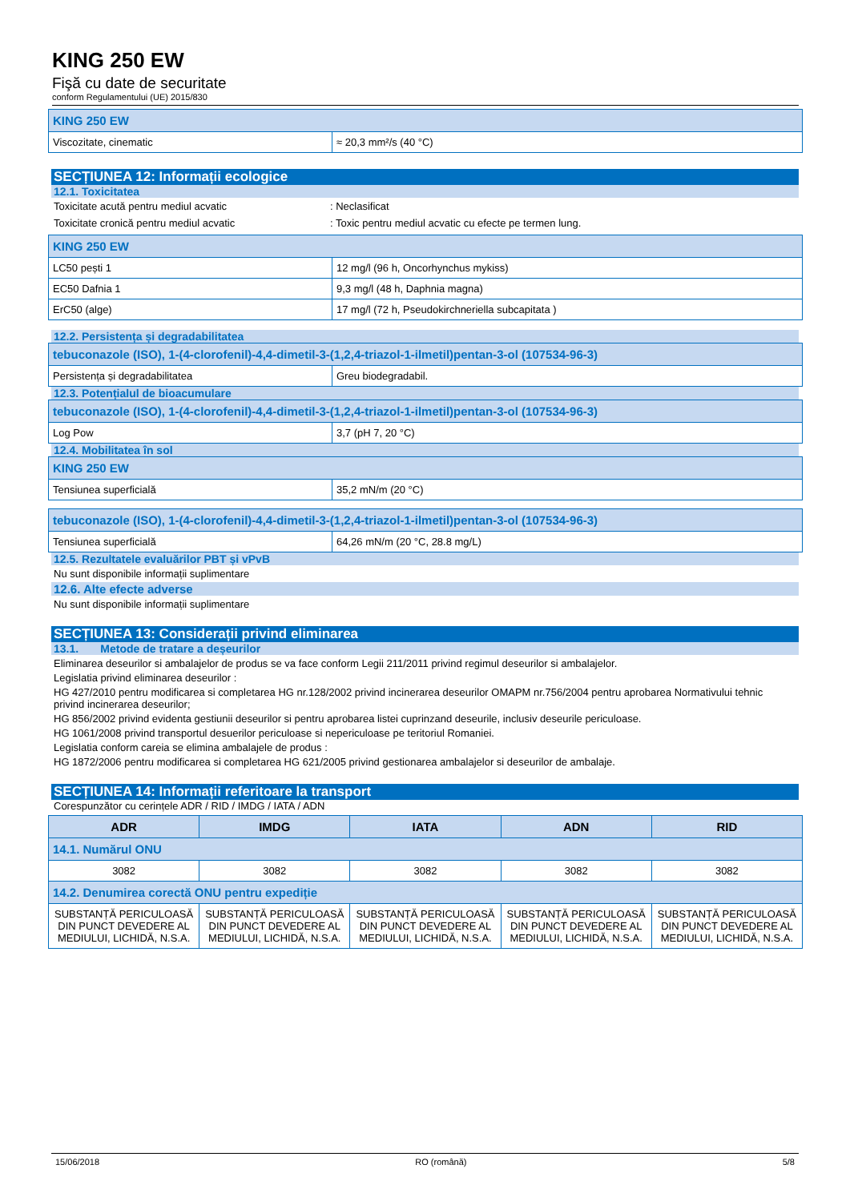KING 250 EW
Fişă cu date de securitate
conform Regulamentului (UE) 2015/830
| KING 250 EW | |
| Viscozitate, cinematic | ≈ 20,3 mm²/s (40 °C) |
SECȚIUNEA 12: Informații ecologice
12.1. Toxicitatea
Toxicitate acută pentru mediul acvatic: Neclasificat
Toxicitate cronică pentru mediul acvatic: Toxic pentru mediul acvatic cu efecte pe termen lung.
| KING 250 EW | |
| LC50 pești 1 | 12 mg/l (96 h, Oncorhynchus mykiss) |
| EC50 Dafnia 1 | 9,3 mg/l (48 h, Daphnia magna) |
| ErC50 (alge) | 17 mg/l (72 h, Pseudokirchneriella subcapitata ) |
12.2. Persistența și degradabilitatea
| tebuconazole (ISO), 1-(4-clorofenil)-4,4-dimetil-3-(1,2,4-triazol-1-ilmetil)pentan-3-ol (107534-96-3) | |
| Persistența și degradabilitatea | Greu biodegradabil. |
12.3. Potențialul de bioacumulare
| tebuconazole (ISO), 1-(4-clorofenil)-4,4-dimetil-3-(1,2,4-triazol-1-ilmetil)pentan-3-ol (107534-96-3) | |
| Log Pow | 3,7 (pH 7, 20 °C) |
12.4. Mobilitatea în sol
| KING 250 EW | |
| Tensiunea superficială | 35,2 mN/m (20 °C) |
| tebuconazole (ISO), 1-(4-clorofenil)-4,4-dimetil-3-(1,2,4-triazol-1-ilmetil)pentan-3-ol (107534-96-3) | |
| Tensiunea superficială | 64,26 mN/m (20 °C, 28.8 mg/L) |
12.5. Rezultatele evaluărilor PBT și vPvB
Nu sunt disponibile informații suplimentare
12.6. Alte efecte adverse
Nu sunt disponibile informații suplimentare
SECȚIUNEA 13: Considerații privind eliminarea
13.1. Metode de tratare a deșeurilor
Eliminarea deseurilor si ambalajelor de produs se va face conform Legii 211/2011 privind regimul deseurilor si ambalajelor.
Legislatia privind eliminarea deseurilor :
HG 427/2010 pentru modificarea si completarea HG nr.128/2002 privind incinerarea deseurilor OMAPM nr.756/2004 pentru aprobarea Normativului tehnic privind incinerarea deseurilor;
HG 856/2002 privind evidenta gestiunii deseurilor si pentru aprobarea listei cuprinzand deseurile, inclusiv deseurile periculoase.
HG 1061/2008 privind transportul desuerilor periculoase si nepericuloase pe teritoriul Romaniei.
Legislatia conform careia se elimina ambalajele de produs :
HG 1872/2006 pentru modificarea si completarea HG 621/2005 privind gestionarea ambalajelor si deseurilor de ambalaje.
SECȚIUNEA 14: Informații referitoare la transport
Corespunzător cu cerințele ADR / RID / IMDG / IATA / ADN
| ADR | IMDG | IATA | ADN | RID |
| 14.1. Numărul ONU | | | | |
| 3082 | 3082 | 3082 | 3082 | 3082 |
| 14.2. Denumirea corectă ONU pentru expediție | | | | |
| SUBSTANȚĂ PERICULOASĂ DIN PUNCT DEVEDERE AL MEDIULUI, LICHIDĂ, N.S.A. | SUBSTANȚĂ PERICULOASĂ DIN PUNCT DEVEDERE AL MEDIULUI, LICHIDĂ, N.S.A. | SUBSTANȚĂ PERICULOASĂ DIN PUNCT DEVEDERE AL MEDIULUI, LICHIDĂ, N.S.A. | SUBSTANȚĂ PERICULOASĂ DIN PUNCT DEVEDERE AL MEDIULUI, LICHIDĂ, N.S.A. | SUBSTANȚĂ PERICULOASĂ DIN PUNCT DEVEDERE AL MEDIULUI, LICHIDĂ, N.S.A. |
15/06/2018 RO (română) 5/8